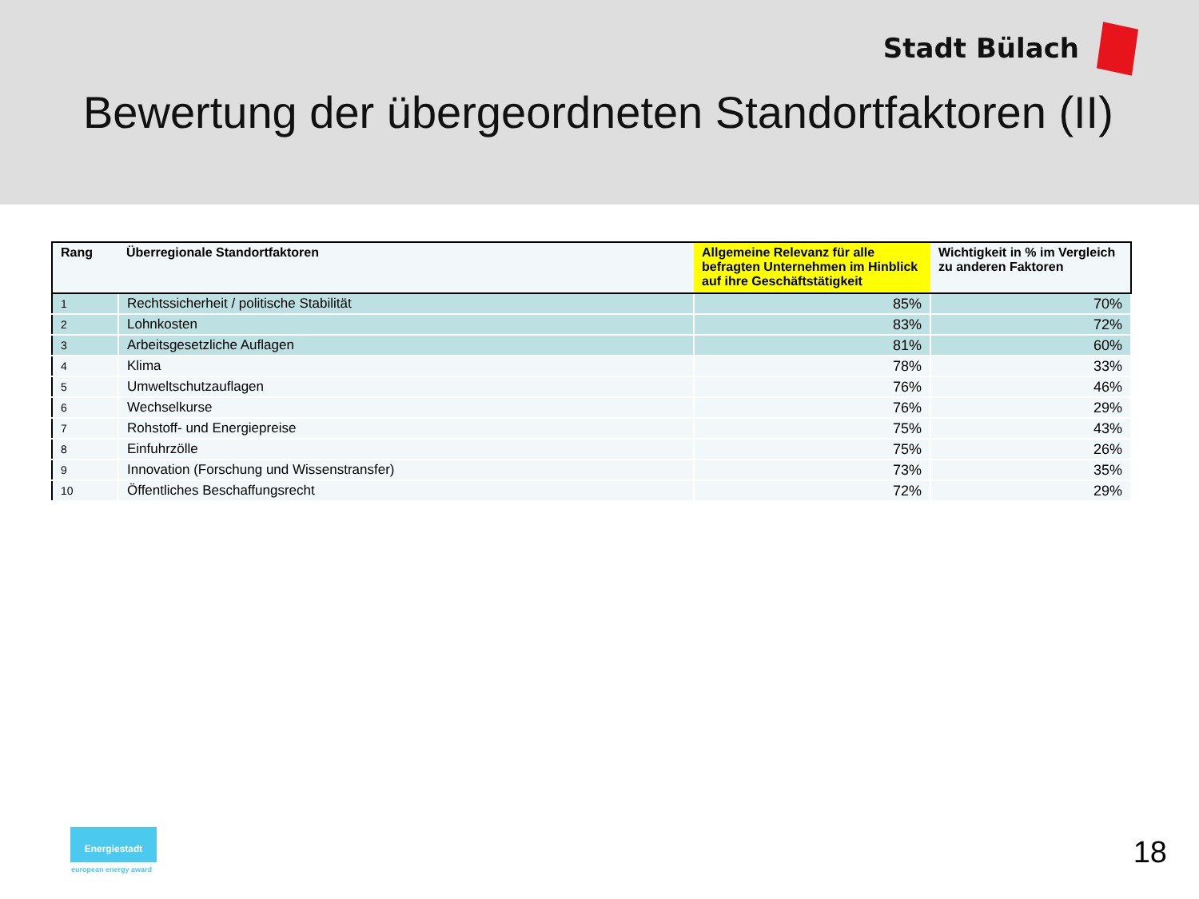Stadt Bülach
Bewertung der übergeordneten Standortfaktoren (II)
| Rang | Überregionale Standortfaktoren | Allgemeine Relevanz für alle befragten Unternehmen im Hinblick auf ihre Geschäftstätigkeit | Wichtigkeit in % im Vergleich zu anderen Faktoren |
| --- | --- | --- | --- |
| 1 | Rechtssicherheit / politische Stabilität | 85% | 70% |
| 2 | Lohnkosten | 83% | 72% |
| 3 | Arbeitsgesetzliche Auflagen | 81% | 60% |
| 4 | Klima | 78% | 33% |
| 5 | Umweltschutzauflagen | 76% | 46% |
| 6 | Wechselkurse | 76% | 29% |
| 7 | Rohstoff- und Energiepreise | 75% | 43% |
| 8 | Einfuhrzölle | 75% | 26% |
| 9 | Innovation (Forschung und Wissenstransfer) | 73% | 35% |
| 10 | Öffentliches Beschaffungsrecht | 72% | 29% |
Energiestadt
european energy award 18